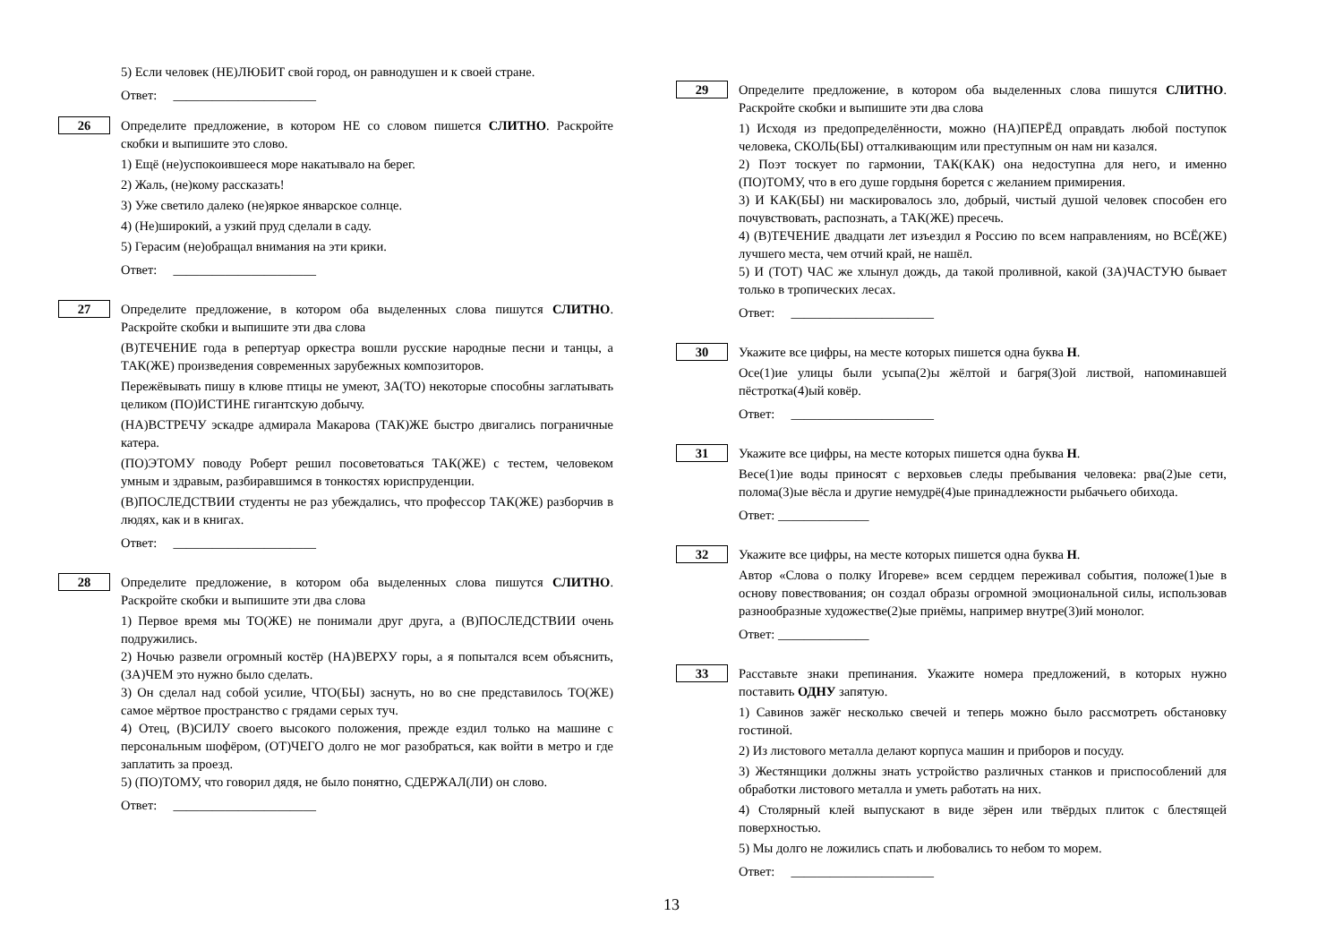5) Если человек (НЕ)ЛЮБИТ свой город, он равнодушен и к своей стране.
Ответ: ______________________
26
Определите предложение, в котором НЕ со словом пишется СЛИТНО. Раскройте скобки и выпишите это слово.
1) Ещё (не)успокоившееся море накатывало на берег.
2) Жаль, (не)кому рассказать!
3) Уже светило далеко (не)яркое январское солнце.
4) (Не)широкий, а узкий пруд сделали в саду.
5) Герасим (не)обращал внимания на эти крики.
Ответ: ______________________
27
Определите предложение, в котором оба выделенных слова пишутся СЛИТНО. Раскройте скобки и выпишите эти два слова
(В)ТЕЧЕНИЕ года в репертуар оркестра вошли русские народные песни и танцы, а ТАК(ЖЕ) произведения современных зарубежных композиторов.
Пережёвывать пишу в клюве птицы не умеют, ЗА(ТО) некоторые способны заглатывать целиком (ПО)ИСТИНЕ гигантскую добычу.
(НА)ВСТРЕЧУ эскадре адмирала Макарова (ТАК)ЖЕ быстро двигались пограничные катера.
(ПО)ЭТОМУ поводу Роберт решил посоветоваться ТАК(ЖЕ) с тестем, человеком умным и здравым, разбиравшимся в тонкостях юриспруденции.
(В)ПОСЛЕДСТВИИ студенты не раз убеждались, что профессор ТАК(ЖЕ) разборчив в людях, как и в книгах.
Ответ: ______________________
28
Определите предложение, в котором оба выделенных слова пишутся СЛИТНО. Раскройте скобки и выпишите эти два слова
1) Первое время мы ТО(ЖЕ) не понимали друг друга, а (В)ПОСЛЕДСТВИИ очень подружились.
2) Ночью развели огромный костёр (НА)ВЕРХУ горы, а я попытался всем объяснить, (ЗА)ЧЕМ это нужно было сделать.
3) Он сделал над собой усилие, ЧТО(БЫ) заснуть, но во сне представилось ТО(ЖЕ) самое мёртвое пространство с грядами серых туч.
4) Отец, (В)СИЛУ своего высокого положения, прежде ездил только на машине с персональным шофёром, (ОТ)ЧЕГО долго не мог разобраться, как войти в метро и где заплатить за проезд.
5) (ПО)ТОМУ, что говорил дядя, не было понятно, СДЕРЖАЛ(ЛИ) он слово.
Ответ: ______________________
29
Определите предложение, в котором оба выделенных слова пишутся СЛИТНО. Раскройте скобки и выпишите эти два слова
1) Исходя из предопределённости, можно (НА)ПЕРЁД оправдать любой поступок человека, СКОЛЬ(БЫ) отталкивающим или преступным он нам ни казался.
2) Поэт тоскует по гармонии, ТАК(КАК) она недоступна для него, и именно (ПО)ТОМУ, что в его душе гордыня борется с желанием примирения.
3) И КАК(БЫ) ни маскировалось зло, добрый, чистый душой человек способен его почувствовать, распознать, а ТАК(ЖЕ) пресечь.
4) (В)ТЕЧЕНИЕ двадцати лет изъездил я Россию по всем направлениям, но ВСЁ(ЖЕ) лучшего места, чем отчий край, не нашёл.
5) И (ТОТ) ЧАС же хлынул дождь, да такой проливной, какой (ЗА)ЧАСТУЮ бывает только в тропических лесах.
Ответ: ______________________
30
Укажите все цифры, на месте которых пишется одна буква Н.
Осе(1)ие улицы были усыпа(2)ы жёлтой и багря(3)ой листвой, напоминавшей пёстротка(4)ый ковёр.
Ответ: ______________________
31
Укажите все цифры, на месте которых пишется одна буква Н.
Весе(1)ие воды приносят с верховьев следы пребывания человека: рва(2)ые сети, полома(3)ые вёсла и другие немудрё(4)ые принадлежности рыбачьего обихода.
Ответ: ______________
32
Укажите все цифры, на месте которых пишется одна буква Н.
Автор «Слова о полку Игореве» всем сердцем переживал события, положе(1)ые в основу повествования; он создал образы огромной эмоциональной силы, использовав разнообразные художестве(2)ые приёмы, например внутре(3)ий монолог.
Ответ: ______________
33
Расставьте знаки препинания. Укажите номера предложений, в которых нужно поставить ОДНУ запятую.
1) Савинов зажёг несколько свечей и теперь можно было рассмотреть обстановку гостиной.
2) Из листового металла делают корпуса машин и приборов и посуду.
3) Жестянщики должны знать устройство различных станков и приспособлений для обработки листового металла и уметь работать на них.
4) Столярный клей выпускают в виде зёрен или твёрдых плиток с блестящей поверхностью.
5) Мы долго не ложились спать и любовались то небом то морем.
Ответ: ______________________
13